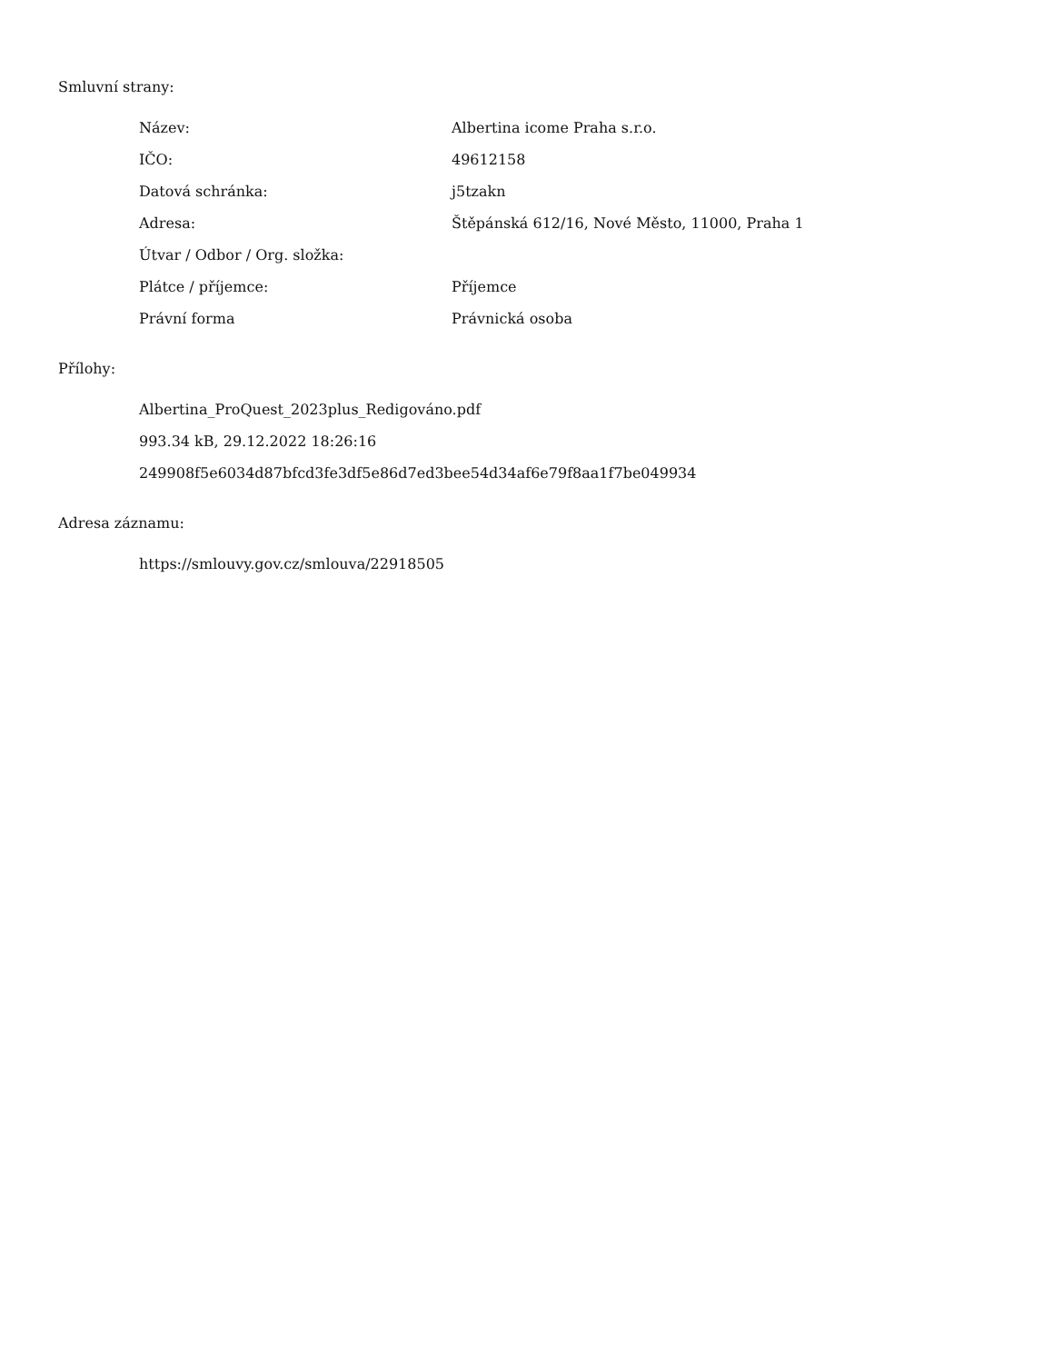Smluvní strany:
| Název: | Albertina icome Praha s.r.o. |
| IČO: | 49612158 |
| Datová schránka: | j5tzakn |
| Adresa: | Štěpánská 612/16, Nové Město, 11000, Praha 1 |
| Útvar / Odbor / Org. složka: | |
| Plátce / příjemce: | Příjemce |
| Právní forma | Právnická osoba |
Přílohy:
Albertina_ProQuest_2023plus_Redigováno.pdf
993.34 kB, 29.12.2022 18:26:16
249908f5e6034d87bfcd3fe3df5e86d7ed3bee54d34af6e79f8aa1f7be049934
Adresa záznamu:
https://smlouvy.gov.cz/smlouva/22918505